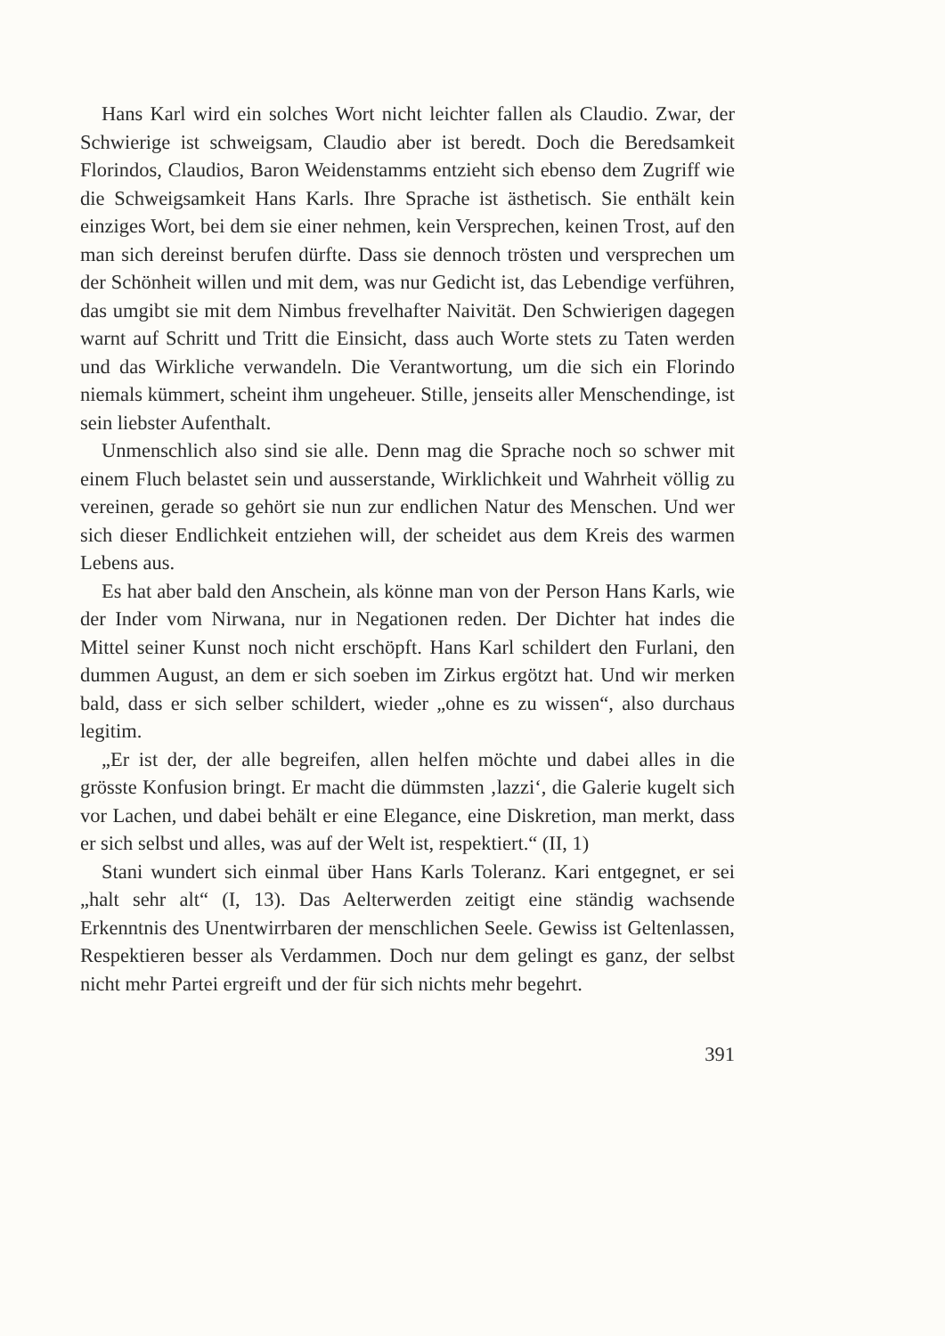Hans Karl wird ein solches Wort nicht leichter fallen als Claudio. Zwar, der Schwierige ist schweigsam, Claudio aber ist beredt. Doch die Beredsamkeit Florindos, Claudios, Baron Weidenstamms entzieht sich ebenso dem Zugriff wie die Schweigsamkeit Hans Karls. Ihre Sprache ist ästhetisch. Sie enthält kein einziges Wort, bei dem sie einer nehmen, kein Versprechen, keinen Trost, auf den man sich dereinst berufen dürfte. Dass sie dennoch trösten und versprechen um der Schönheit willen und mit dem, was nur Gedicht ist, das Lebendige verführen, das umgibt sie mit dem Nimbus frevelhafter Naivität. Den Schwierigen dagegen warnt auf Schritt und Tritt die Einsicht, dass auch Worte stets zu Taten werden und das Wirkliche verwandeln. Die Verantwortung, um die sich ein Florindo niemals kümmert, scheint ihm ungeheuer. Stille, jenseits aller Menschendinge, ist sein liebster Aufenthalt.
Unmenschlich also sind sie alle. Denn mag die Sprache noch so schwer mit einem Fluch belastet sein und ausserstande, Wirklichkeit und Wahrheit völlig zu vereinen, gerade so gehört sie nun zur endlichen Natur des Menschen. Und wer sich dieser Endlichkeit entziehen will, der scheidet aus dem Kreis des warmen Lebens aus.
Es hat aber bald den Anschein, als könne man von der Person Hans Karls, wie der Inder vom Nirwana, nur in Negationen reden. Der Dichter hat indes die Mittel seiner Kunst noch nicht erschöpft. Hans Karl schildert den Furlani, den dummen August, an dem er sich soeben im Zirkus ergötzt hat. Und wir merken bald, dass er sich selber schildert, wieder „ohne es zu wissen“, also durchaus legitim.
„Er ist der, der alle begreifen, allen helfen möchte und dabei alles in die grösste Konfusion bringt. Er macht die dümmsten ‚lazzi‘, die Galerie kugelt sich vor Lachen, und dabei behält er eine Elegance, eine Diskretion, man merkt, dass er sich selbst und alles, was auf der Welt ist, respektiert.“ (II, 1)
Stani wundert sich einmal über Hans Karls Toleranz. Kari entgegnet, er sei „halt sehr alt“ (I, 13). Das Aelterwerden zeitigt eine ständig wachsende Erkenntnis des Unentwirrbaren der menschlichen Seele. Gewiss ist Geltenlassen, Respektieren besser als Verdammen. Doch nur dem gelingt es ganz, der selbst nicht mehr Partei ergreift und der für sich nichts mehr begehrt.
391